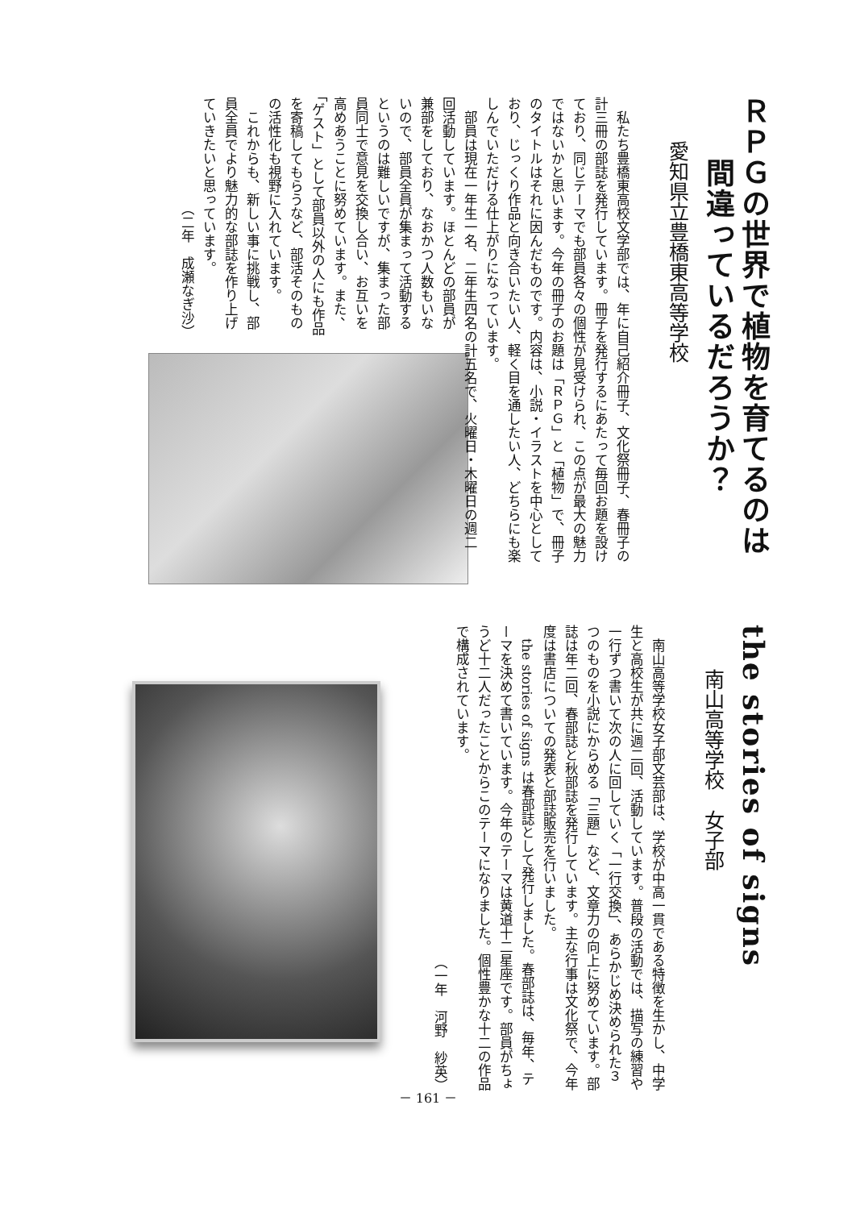ＲＰＧの世界で植物を育てるのは
　　間違っているだろうか？
愛知県立豊橋東高等学校
私たち豊橋東高校文学部では、年に自己紹介冊子、文化祭冊子、春冊子の計三冊の部誌を発行しています。冊子を発行するにあたって毎回お題を設けており、同じテーマでも部員各々の個性が見受けられ、この点が最大の魅力ではないかと思います。今年の冊子のお題は「ＲＰＧ」と「植物」で、冊子のタイトルはそれに因んだものです。内容は、小説・イラストを中心としており、じっくり作品と向き合いたい人、軽く目を通したい人、どちらにも楽しんでいただける仕上がりになっています。
部員は現在一年生一名、二年生四名の計五名で、火曜日・木曜日の週二
回活動しています。ほとんどの部員が兼部をしており、なおかつ人数もいないので、部員全員が集まって活動するというのは難しいですが、集まった部員同士で意見を交換し合い、お互いを高めあうことに努めています。また、「ゲスト」として部員以外の人にも作品を寄稿してもらうなど、部活そのものの活性化も視野に入れています。
これからも、新しい事に挑戦し、部員全員でより魅力的な部誌を作り上げていきたいと思っています。
（二年　成瀬なぎ沙）
the stories of signs
南山高等学校　女子部
南山高等学校女子部文芸部は、学校が中高一貫である特徴を生かし、中学生と高校生が共に週二回、活動しています。普段の活動では、描写の練習や一行ずつ書いて次の人に回していく「一行交換」、あらかじめ決められた３つのものを小説にからめる「三題」など、文章力の向上に努めています。部誌は年二回、春部誌と秋部誌を発行しています。主な行事は文化祭で、今年度は書店についての発表と部誌販売を行いました。
the stories of signs は春部誌として発行しました。春部誌は、毎年、テーマを決めて書いています。今年のテーマは黄道十二星座です。部員がちょうど十二人だったことからこのテーマになりました。個性豊かな十二の作品で構成されています。
（一年　河野　紗英）
－ 161 －